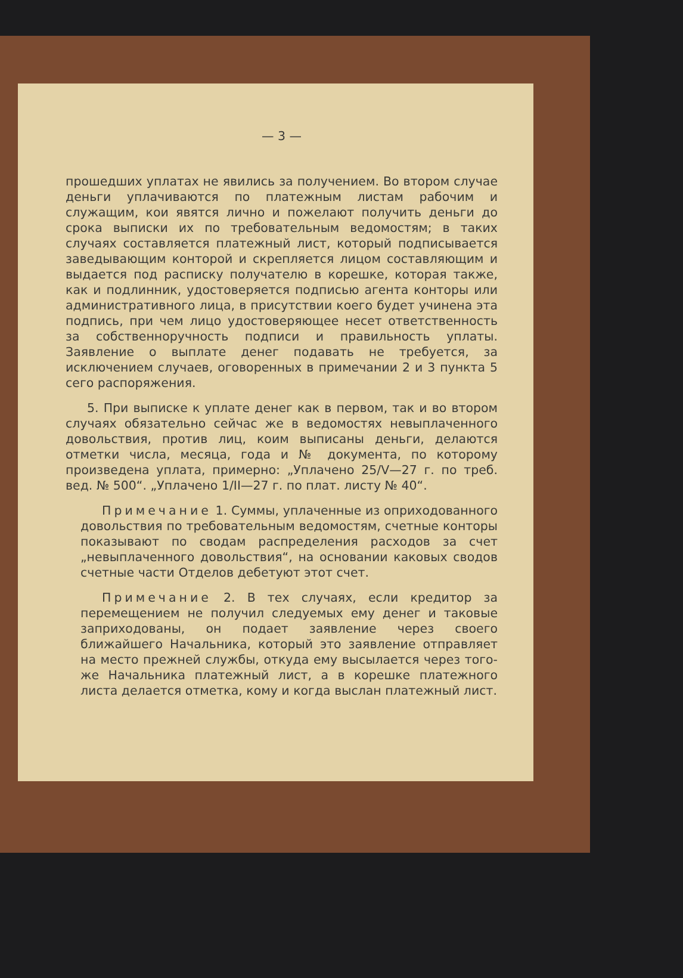— 3 —
прошедших уплатах не явились за получением. Во втором случае деньги уплачиваются по платежным листам рабочим и служащим, кои явятся лично и пожелают получить деньги до срока выписки их по требовательным ведомостям; в таких случаях составляется платежный лист, который подписывается заведывающим конторой и скрепляется лицом составляющим и выдается под расписку получателю в корешке, которая также, как и подлинник, удостоверяется подписью агента конторы или административного лица, в присутствии коего будет учинена эта подпись, при чем лицо удостоверяющее несет ответственность за собственноручность подписи и правильность уплаты. Заявление о выплате денег подавать не требуется, за исключением случаев, оговоренных в примечании 2 и 3 пункта 5 сего распоряжения.
5. При выписке к уплате денег как в первом, так и во втором случаях обязательно сейчас же в ведомостях невыплаченного довольствия, против лиц, коим выписаны деньги, делаются отметки числа, месяца, года и № документа, по которому произведена уплата, примерно: „Уплачено 25/V—27 г. по треб. вед. № 500“. „Уплачено 1/II—27 г. по плат. листу № 40“.
Примечание 1. Суммы, уплаченные из оприходованного довольствия по требовательным ведомостям, счетные конторы показывают по сводам распределения расходов за счет „невыплаченного довольствия“, на основании каковых сводов счетные части Отделов дебетуют этот счет.
Примечание 2. В тех случаях, если кредитор за перемещением не получил следуемых ему денег и таковые заприходованы, он подает заявление через своего ближайшего Начальника, который это заявление отправляет на место прежней службы, откуда ему высылается через того-же Начальника платежный лист, а в корешке платежного листа делается отметка, кому и когда выслан платежный лист.